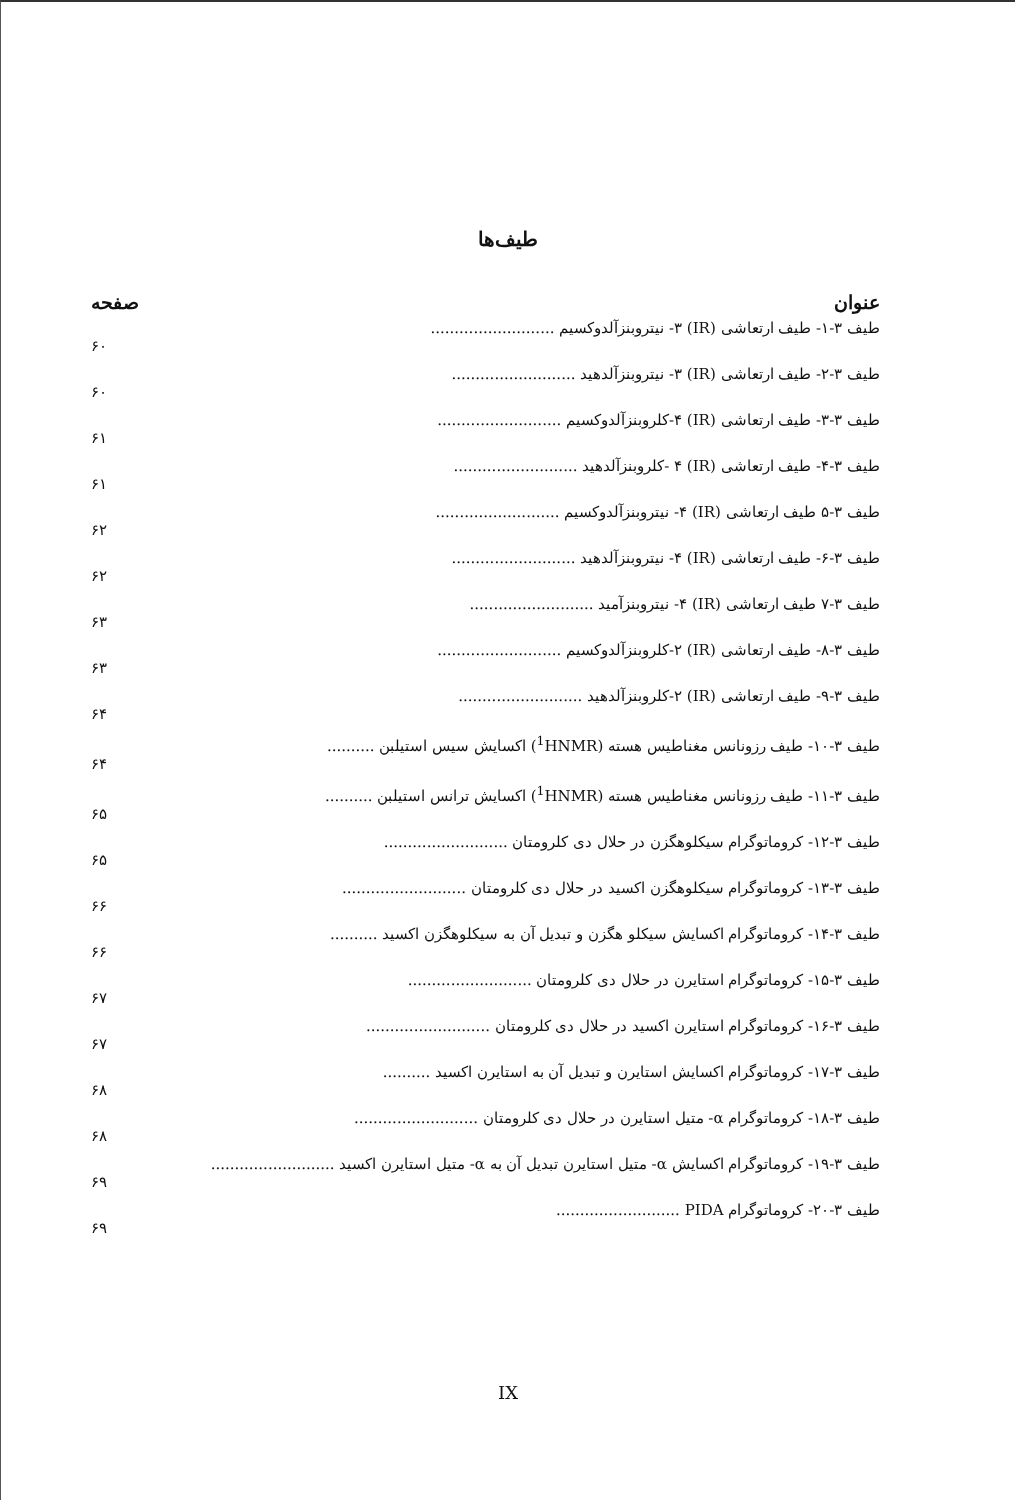طیف‌ها
صفحه عنوان
طیف ۳-۱- طیف ارتعاشی (IR) ۳- نیتروبنزآلدوکسیم ..........................
۶۰
طیف ۳-۲- طیف ارتعاشی (IR) ۳- نیتروبنزآلدهید ..........................
۶۰
طیف ۳-۳- طیف ارتعاشی (IR) ۴-کلروبنزآلدوکسیم ..........................
۶۱
طیف ۳-۴- طیف ارتعاشی (IR) ۴ -کلروبنزآلدهید ..........................
۶۱
طیف ۳-۵ طیف ارتعاشی (IR) ۴- نیتروبنزآلدوکسیم ..........................
۶۲
طیف ۳-۶- طیف ارتعاشی (IR) ۴- نیتروبنزآلدهید ..........................
۶۲
طیف ۳-۷ طیف ارتعاشی (IR) ۴- نیتروبنزآمید ..........................
۶۳
طیف ۳-۸- طیف ارتعاشی (IR) ۲-کلروبنزآلدوکسیم ..........................
۶۳
طیف ۳-۹- طیف ارتعاشی (IR) ۲-کلروبنزآلدهید ..........................
۶۴
طیف ۳-۱۰- طیف رزونانس مغناطیس هسته (<sup>1</sup>HNMR) اکسایش سیس استیلبن ..........
۶۴
طیف ۳-۱۱- طیف رزونانس مغناطیس هسته (<sup>1</sup>HNMR) اکسایش ترانس استیلبن ..........
۶۵
طیف ۳-۱۲- کروماتوگرام سیکلوهگزن در حلال دی کلرومتان ..........................
۶۵
طیف ۳-۱۳- کروماتوگرام سیکلوهگزن اکسید در حلال دی کلرومتان ..........................
۶۶
طیف ۳-۱۴- کروماتوگرام اکسایش سیکلو هگزن و تبدیل آن به سیکلوهگزن اکسید ..........
۶۶
طیف ۳-۱۵- کروماتوگرام استایرن در حلال دی کلرومتان ..........................
۶۷
طیف ۳-۱۶- کروماتوگرام استایرن اکسید در حلال دی کلرومتان ..........................
۶۷
طیف ۳-۱۷- کروماتوگرام اکسایش استایرن و تبدیل آن به استایرن اکسید ..........
۶۸
طیف ۳-۱۸- کروماتوگرام α- متیل استایرن در حلال دی کلرومتان ..........................
۶۸
طیف ۳-۱۹- کروماتوگرام اکسایش α- متیل استایرن تبدیل آن به α- متیل استایرن اکسید ..........................
۶۹
طیف ۳-۲۰- کروماتوگرام PIDA ..........................
۶۹
IX